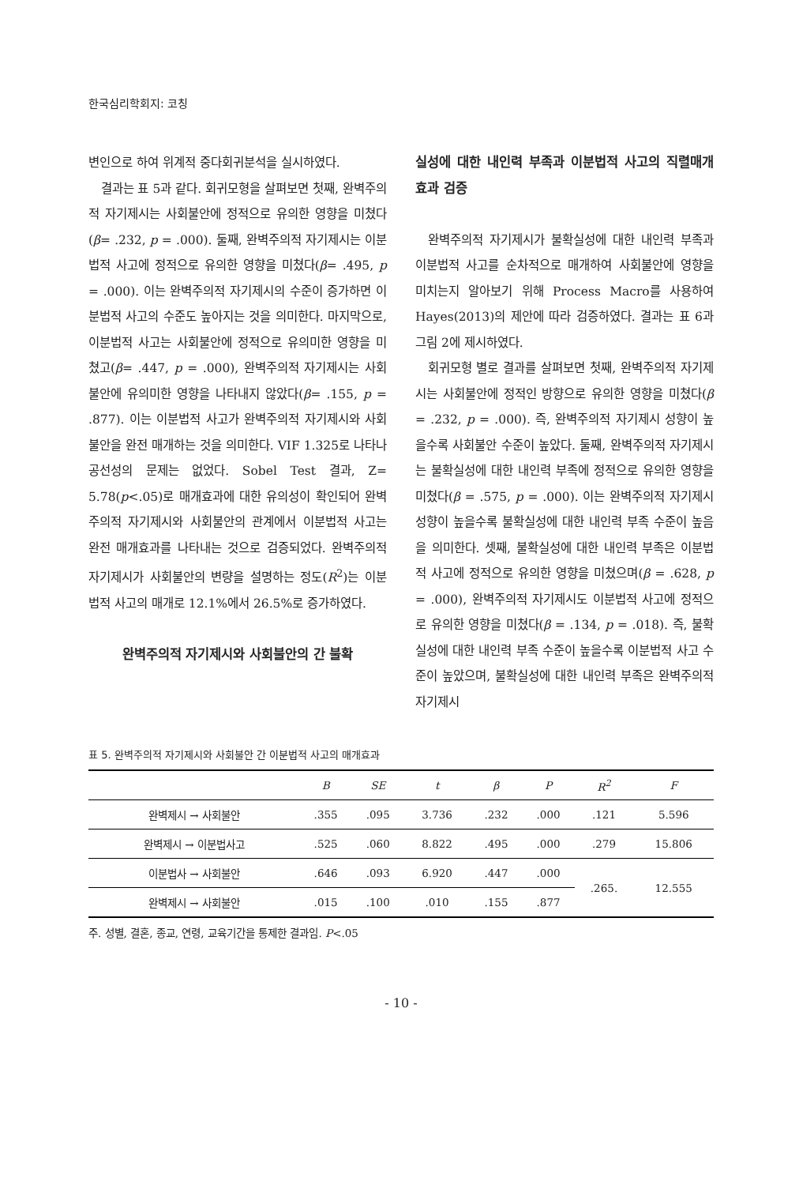한국심리학회지: 코칭
변인으로 하여 위계적 중다회귀분석을 실시하였다.
결과는 표 5과 같다. 회귀모형을 살펴보면 첫째, 완벽주의적 자기제시는 사회불안에 정적으로 유의한 영향을 미쳤다(β= .232, p = .000). 둘째, 완벽주의적 자기제시는 이분법적 사고에 정적으로 유의한 영향을 미쳤다(β= .495, p = .000). 이는 완벽주의적 자기제시의 수준이 증가하면 이분법적 사고의 수준도 높아지는 것을 의미한다. 마지막으로, 이분법적 사고는 사회불안에 정적으로 유의미한 영향을 미쳤고(β= .447, p = .000), 완벽주의적 자기제시는 사회불안에 유의미한 영향을 나타내지 않았다(β= .155, p = .877). 이는 이분법적 사고가 완벽주의적 자기제시와 사회불안을 완전 매개하는 것을 의미한다. VIF 1.325로 나타나 공선성의 문제는 없었다. Sobel Test 결과, Z= 5.78(p<.05)로 매개효과에 대한 유의성이 확인되어 완벽주의적 자기제시와 사회불안의 관계에서 이분법적 사고는 완전 매개효과를 나타내는 것으로 검증되었다. 완벽주의적 자기제시가 사회불안의 변량을 설명하는 정도(R<sup>2</sup>)는 이분법적 사고의 매개로 12.1%에서 26.5%로 증가하였다.
완벽주의적 자기제시와 사회불안의 간 불확
실성에 대한 내인력 부족과 이분법적 사고의 직렬매개효과 검증
완벽주의적 자기제시가 불확실성에 대한 내인력 부족과 이분법적 사고를 순차적으로 매개하여 사회불안에 영향을 미치는지 알아보기 위해 Process Macro를 사용하여 Hayes(2013)의 제안에 따라 검증하였다. 결과는 표 6과 그림 2에 제시하였다.
회귀모형 별로 결과를 살펴보면 첫째, 완벽주의적 자기제시는 사회불안에 정적인 방향으로 유의한 영향을 미쳤다(β = .232, p = .000). 즉, 완벽주의적 자기제시 성향이 높을수록 사회불안 수준이 높았다. 둘째, 완벽주의적 자기제시는 불확실성에 대한 내인력 부족에 정적으로 유의한 영향을 미쳤다(β = .575, p = .000). 이는 완벽주의적 자기제시 성향이 높을수록 불확실성에 대한 내인력 부족 수준이 높음을 의미한다. 셋째, 불확실성에 대한 내인력 부족은 이분법적 사고에 정적으로 유의한 영향을 미쳤으며(β = .628, p = .000), 완벽주의적 자기제시도 이분법적 사고에 정적으로 유의한 영향을 미쳤다(β = .134, p = .018). 즉, 불확실성에 대한 내인력 부족 수준이 높을수록 이분법적 사고 수준이 높았으며, 불확실성에 대한 내인력 부족은 완벽주의적 자기제시
표 5. 완벽주의적 자기제시와 사회불안 간 이분법적 사고의 매개효과
| | B | SE | t | β | P | R<sup>2</sup> | F |
| --- | --- | --- | --- | --- | --- | --- | --- |
| 완벽제시 → 사회불안 | .355 | .095 | 3.736 | .232 | .000 | .121 | 5.596 |
| 완벽제시 → 이분법사고 | .525 | .060 | 8.822 | .495 | .000 | .279 | 15.806 |
| 이분법사 → 사회불안 | .646 | .093 | 6.920 | .447 | .000 | .265. | 12.555 |
| 완벽제시 → 사회불안 | .015 | .100 | .010 | .155 | .877 | | |
주. 성별, 결혼, 종교, 연령, 교육기간을 통제한 결과임. P<.05
- 10 -